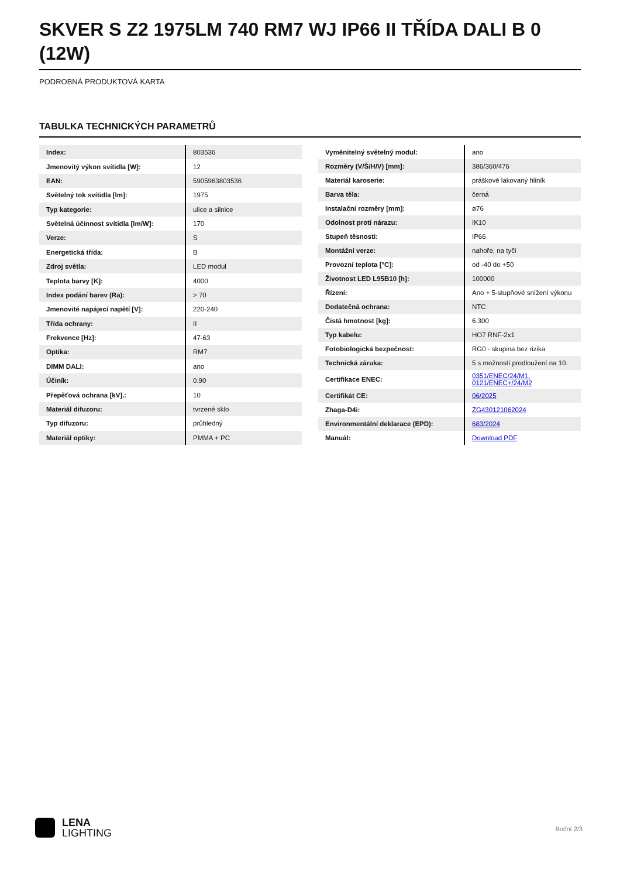SKVER S Z2 1975LM 740 RM7 WJ IP66 II TŘÍDA DALI B 0 (12W)
PODROBNÁ PRODUKTOVÁ KARTA
TABULKA TECHNICKÝCH PARAMETRŮ
| Index: | 803536 |
| Jmenovitý výkon svítidla [W]: | 12 |
| EAN: | 5905963803536 |
| Světelný tok svítidla [lm]: | 1975 |
| Typ kategorie: | ulice a silnice |
| Světelná účinnost svítidla [lm/W]: | 170 |
| Verze: | S |
| Energetická třída: | B |
| Zdroj světla: | LED modul |
| Teplota barvy [K]: | 4000 |
| Index podání barev (Ra): | > 70 |
| Jmenovité napájecí napětí [V]: | 220-240 |
| Třída ochrany: | II |
| Frekvence [Hz]: | 47-63 |
| Optika: | RM7 |
| DIMM DALI: | ano |
| Účiník: | 0.90 |
| Přepěťová ochrana [kV].: | 10 |
| Materiál difuzoru: | tvrzené sklo |
| Typ difuzoru: | průhledný |
| Materiál optiky: | PMMA + PC |
| Vyměnitelný světelný modul: | ano |
| Rozměry (V/Š/H/V) [mm]: | 386/360/476 |
| Materiál karoserie: | práškově lakovaný hliník |
| Barva těla: | černá |
| Instalační rozměry [mm]: | ø76 |
| Odolnost proti nárazu: | IK10 |
| Stupeň těsnosti: | IP66 |
| Montážní verze: | nahoře, na tyči |
| Provozní teplota [°C]: | od -40 do +50 |
| Životnost LED L95B10 [h]: | 100000 |
| Řízení: | Ano + 5-stupňové snížení výkonu |
| Dodatečná ochrana: | NTC |
| Čistá hmotnost [kg]: | 6.300 |
| Typ kabelu: | HO7 RNF-2x1 |
| Fotobiologická bezpečnost: | RG0 - skupina bez rizika |
| Technická záruka: | 5 s možností prodloužení na 10. |
| Certifikace ENEC: | 0351/ENEC/24/M1; 0121/ENEC+/24/M2 |
| Certifikát CE: | 06/2025 |
| Zhaga-D4i: | ZG430121062024 |
| Environmentální deklarace (EPD): | 683/2024 |
| Manuál: | Download PDF |
LENA
LIGHTING
Boční 2/3